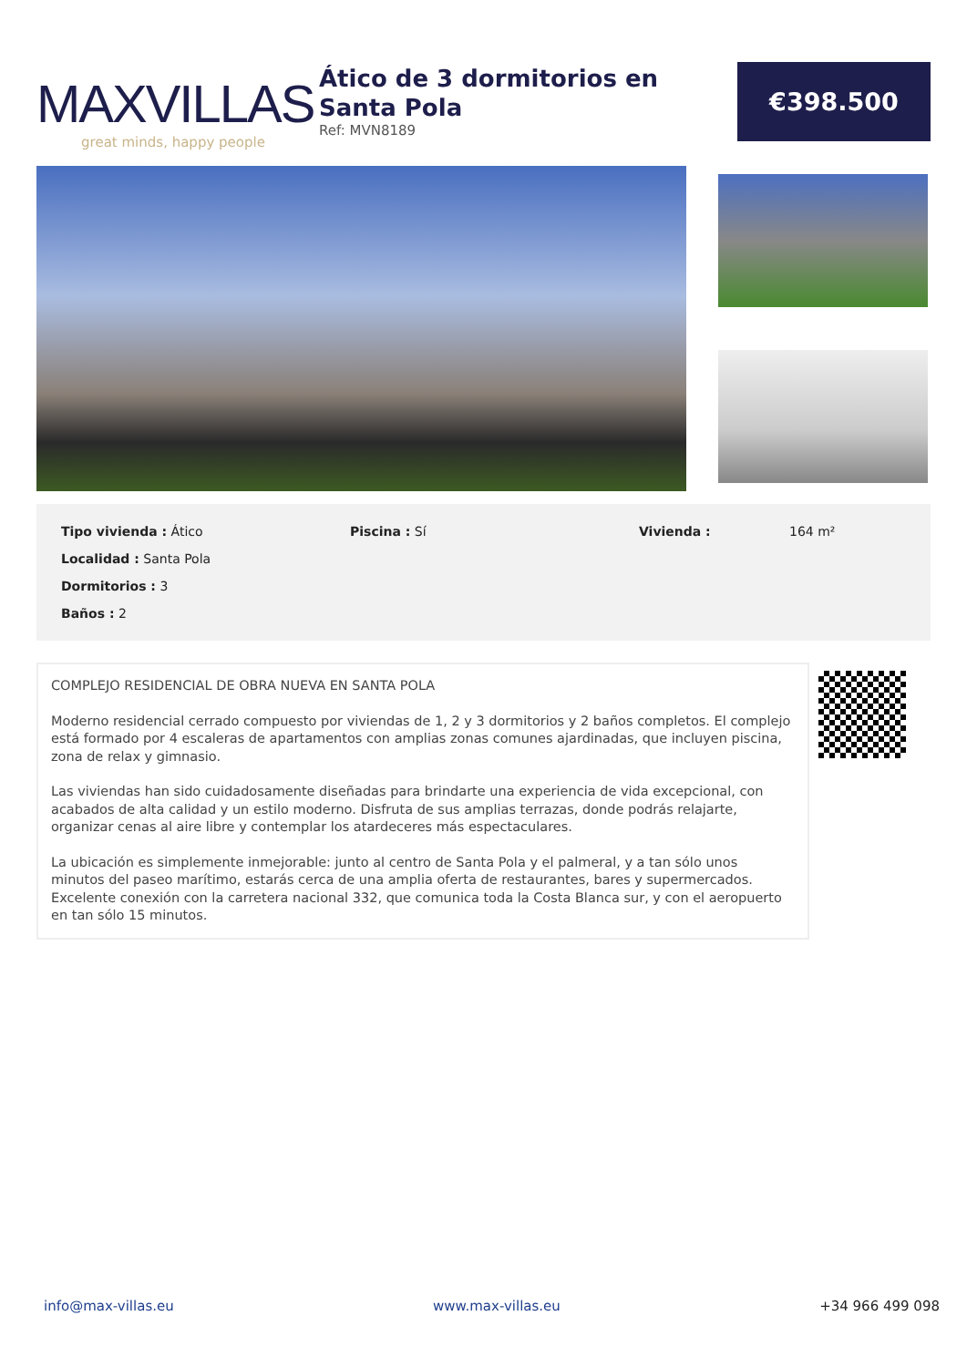MAXVILLAS
great minds, happy people
Ático de 3 dormitorios en Santa Pola
Ref: MVN8189
€398.500
Tipo vivienda : Ático
Piscina : Sí
Vivienda :
164 m²
Localidad : Santa Pola
Dormitorios : 3
Baños : 2
COMPLEJO RESIDENCIAL DE OBRA NUEVA EN SANTA POLA
Moderno residencial cerrado compuesto por viviendas de 1, 2 y 3 dormitorios y 2 baños completos. El complejo está formado por 4 escaleras de apartamentos con amplias zonas comunes ajardinadas, que incluyen piscina, zona de relax y gimnasio.
Las viviendas han sido cuidadosamente diseñadas para brindarte una experiencia de vida excepcional, con acabados de alta calidad y un estilo moderno. Disfruta de sus amplias terrazas, donde podrás relajarte, organizar cenas al aire libre y contemplar los atardeceres más espectaculares.
La ubicación es simplemente inmejorable: junto al centro de Santa Pola y el palmeral, y a tan sólo unos minutos del paseo marítimo, estarás cerca de una amplia oferta de restaurantes, bares y supermercados.
Excelente conexión con la carretera nacional 332, que comunica toda la Costa Blanca sur, y con el aeropuerto en tan sólo 15 minutos.
info@max-villas.eu www.max-villas.eu +34 966 499 098